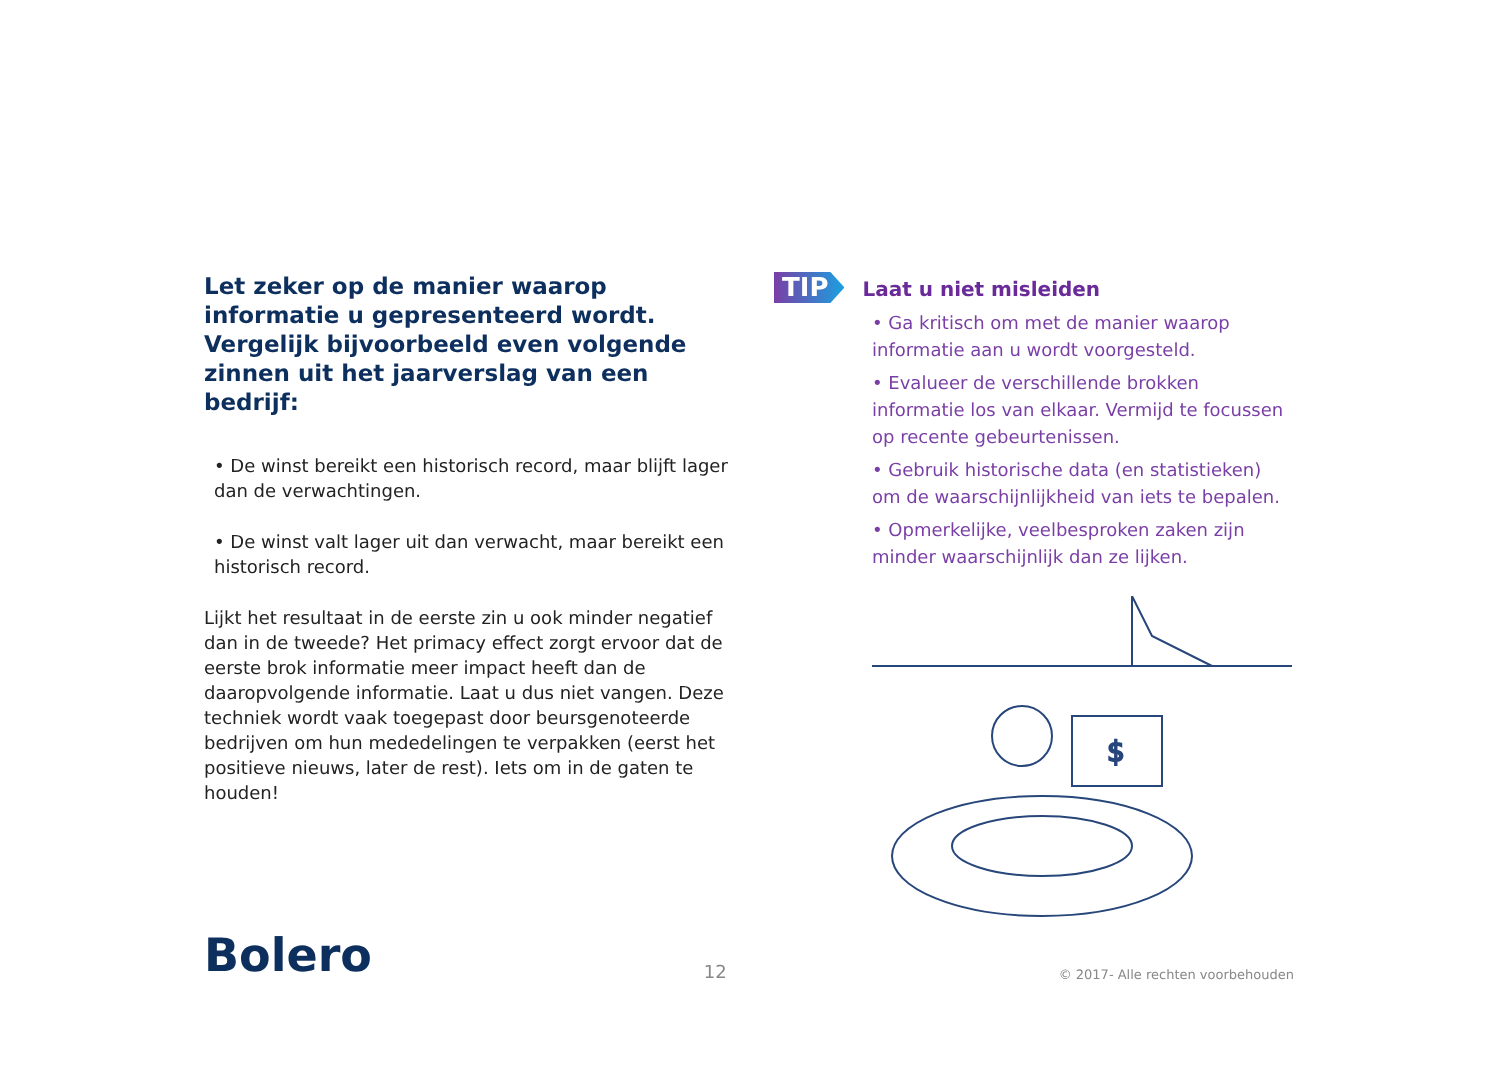Let zeker op de manier waarop informatie u gepresenteerd wordt. Vergelijk bijvoorbeeld even volgende zinnen uit het jaarverslag van een bedrijf:
• De winst bereikt een historisch record, maar blijft lager dan de verwachtingen.
• De winst valt lager uit dan verwacht, maar bereikt een historisch record.
Lijkt het resultaat in de eerste zin u ook minder negatief dan in de tweede? Het primacy effect zorgt ervoor dat de eerste brok informatie meer impact heeft dan de daaropvolgende informatie. Laat u dus niet vangen. Deze techniek wordt vaak toegepast door beursgenoteerde bedrijven om hun mededelingen te verpakken (eerst het positieve nieuws, later de rest). Iets om in de gaten te houden!
TIP
Laat u niet misleiden
• Ga kritisch om met de manier waarop informatie aan u wordt voorgesteld.
• Evalueer de verschillende brokken informatie los van elkaar. Vermijd te focussen op recente gebeurtenissen.
• Gebruik historische data (en statistieken) om de waarschijnlijkheid van iets te bepalen.
• Opmerkelijke, veelbesproken zaken zijn minder waarschijnlijk dan ze lijken.
$
Bolero
12
© 2017- Alle rechten voorbehouden